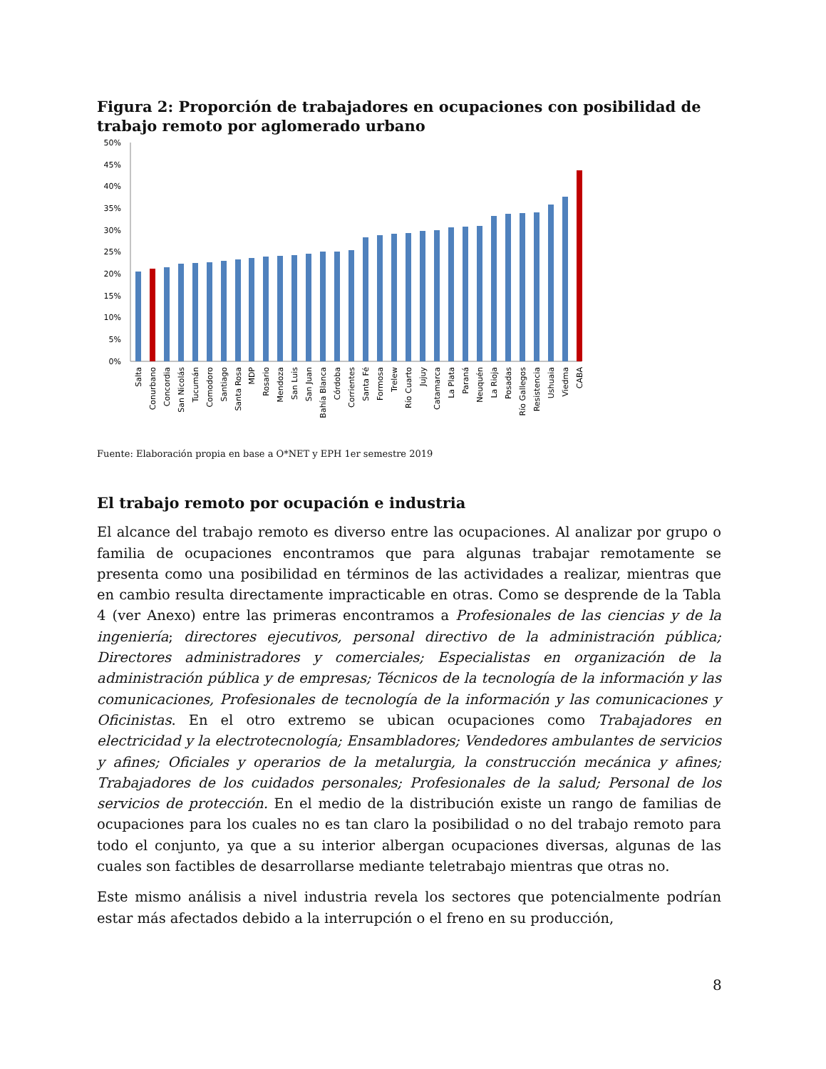Figura 2: Proporción de trabajadores en ocupaciones con posibilidad de trabajo remoto por aglomerado urbano
50%
45%
40%
35%
30%
25%
20%
15%
10%
5%
0%
Salta
Conurbano
Concordia
San Nicolás
Tucumán
Comodoro
Santiago
Santa Rosa
MDP
Rosario
Mendoza
San Luis
San Juan
Bahía Blanca
Córdoba
Corrientes
Santa Fé
Formosa
Trelew
Río Cuarto
Jujuy
Catamarca
La Plata
Paraná
Neuquén
La Rioja
Posadas
Río Gallegos
Resistencia
Ushuaia
Viedma
CABA
Fuente: Elaboración propia en base a O*NET y EPH 1er semestre 2019
El trabajo remoto por ocupación e industria
El alcance del trabajo remoto es diverso entre las ocupaciones. Al analizar por grupo o familia de ocupaciones encontramos que para algunas trabajar remotamente se presenta como una posibilidad en términos de las actividades a realizar, mientras que en cambio resulta directamente impracticable en otras. Como se desprende de la Tabla 4 (ver Anexo) entre las primeras encontramos a Profesionales de las ciencias y de la ingeniería; directores ejecutivos, personal directivo de la administración pública; Directores administradores y comerciales; Especialistas en organización de la administración pública y de empresas; Técnicos de la tecnología de la información y las comunicaciones, Profesionales de tecnología de la información y las comunicaciones y Oficinistas. En el otro extremo se ubican ocupaciones como Trabajadores en electricidad y la electrotecnología; Ensambladores; Vendedores ambulantes de servicios y afines; Oficiales y operarios de la metalurgia, la construcción mecánica y afines; Trabajadores de los cuidados personales; Profesionales de la salud; Personal de los servicios de protección. En el medio de la distribución existe un rango de familias de ocupaciones para los cuales no es tan claro la posibilidad o no del trabajo remoto para todo el conjunto, ya que a su interior albergan ocupaciones diversas, algunas de las cuales son factibles de desarrollarse mediante teletrabajo mientras que otras no.
Este mismo análisis a nivel industria revela los sectores que potencialmente podrían estar más afectados debido a la interrupción o el freno en su producción,
8